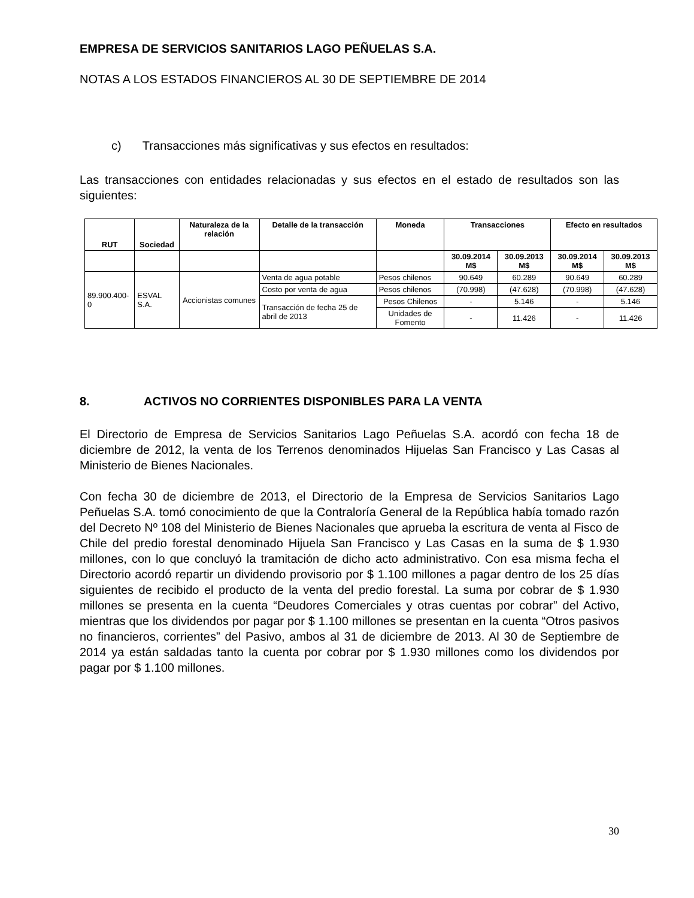EMPRESA DE SERVICIOS SANITARIOS LAGO PEÑUELAS S.A.
NOTAS A LOS ESTADOS FINANCIEROS AL 30 DE SEPTIEMBRE DE 2014
c) Transacciones más significativas y sus efectos en resultados:
Las transacciones con entidades relacionadas y sus efectos en el estado de resultados son las siguientes:
| RUT | Sociedad | Naturaleza de la relación | Detalle de la transacción | Moneda | Transacciones | | Efecto en resultados | |
| --- | --- | --- | --- | --- | --- | --- | --- | --- |
| | | | | | 30.09.2014 M$ | 30.09.2013 M$ | 30.09.2014 M$ | 30.09.2013 M$ |
| 89.900.400-0 | ESVAL S.A. | Accionistas comunes | Venta de agua potable | Pesos chilenos | 90.649 | 60.289 | 90.649 | 60.289 |
| | | | Costo por venta de agua | Pesos chilenos | (70.998) | (47.628) | (70.998) | (47.628) |
| | | | Transacción de fecha 25 de abril de 2013 | Pesos Chilenos | - | 5.146 | - | 5.146 |
| | | | | Unidades de Fomento | - | 11.426 | - | 11.426 |
8. ACTIVOS NO CORRIENTES DISPONIBLES PARA LA VENTA
El Directorio de Empresa de Servicios Sanitarios Lago Peñuelas S.A. acordó con fecha 18 de diciembre de 2012, la venta de los Terrenos denominados Hijuelas San Francisco y Las Casas al Ministerio de Bienes Nacionales.
Con fecha 30 de diciembre de 2013, el Directorio de la Empresa de Servicios Sanitarios Lago Peñuelas S.A. tomó conocimiento de que la Contraloría General de la República había tomado razón del Decreto Nº 108 del Ministerio de Bienes Nacionales que aprueba la escritura de venta al Fisco de Chile del predio forestal denominado Hijuela San Francisco y Las Casas en la suma de $ 1.930 millones, con lo que concluyó la tramitación de dicho acto administrativo. Con esa misma fecha el Directorio acordó repartir un dividendo provisorio por $ 1.100 millones a pagar dentro de los 25 días siguientes de recibido el producto de la venta del predio forestal. La suma por cobrar de $ 1.930 millones se presenta en la cuenta “Deudores Comerciales y otras cuentas por cobrar” del Activo, mientras que los dividendos por pagar por $ 1.100 millones se presentan en la cuenta “Otros pasivos no financieros, corrientes” del Pasivo, ambos al 31 de diciembre de 2013. Al 30 de Septiembre de 2014 ya están saldadas tanto la cuenta por cobrar por $ 1.930 millones como los dividendos por pagar por $ 1.100 millones.
30